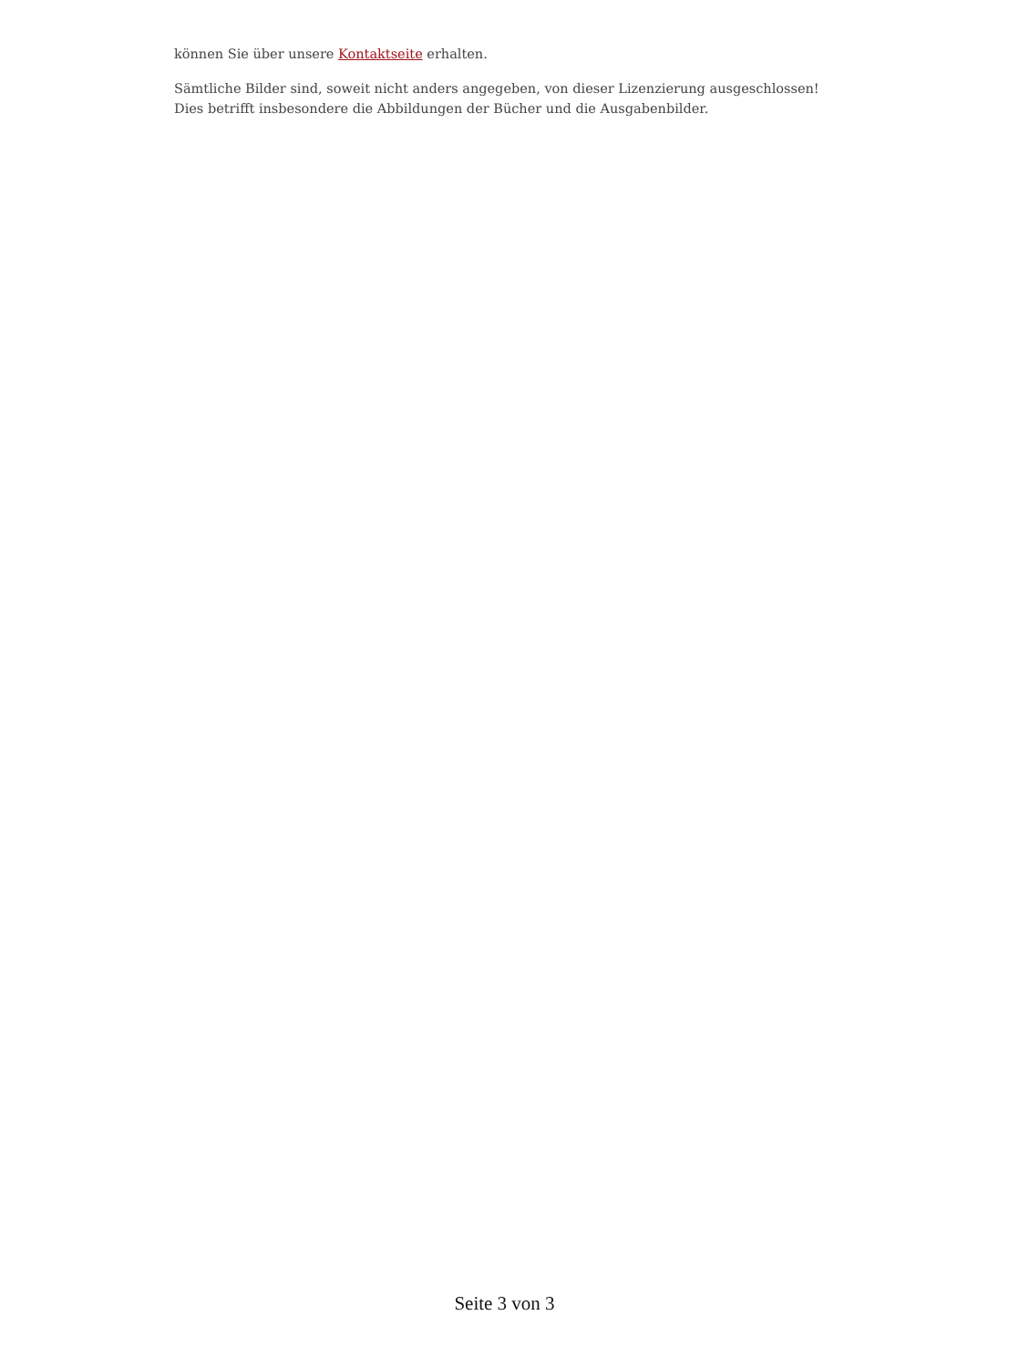können Sie über unsere Kontaktseite erhalten.
Sämtliche Bilder sind, soweit nicht anders angegeben, von dieser Lizenzierung ausgeschlossen! Dies betrifft insbesondere die Abbildungen der Bücher und die Ausgabenbilder.
Seite 3 von 3